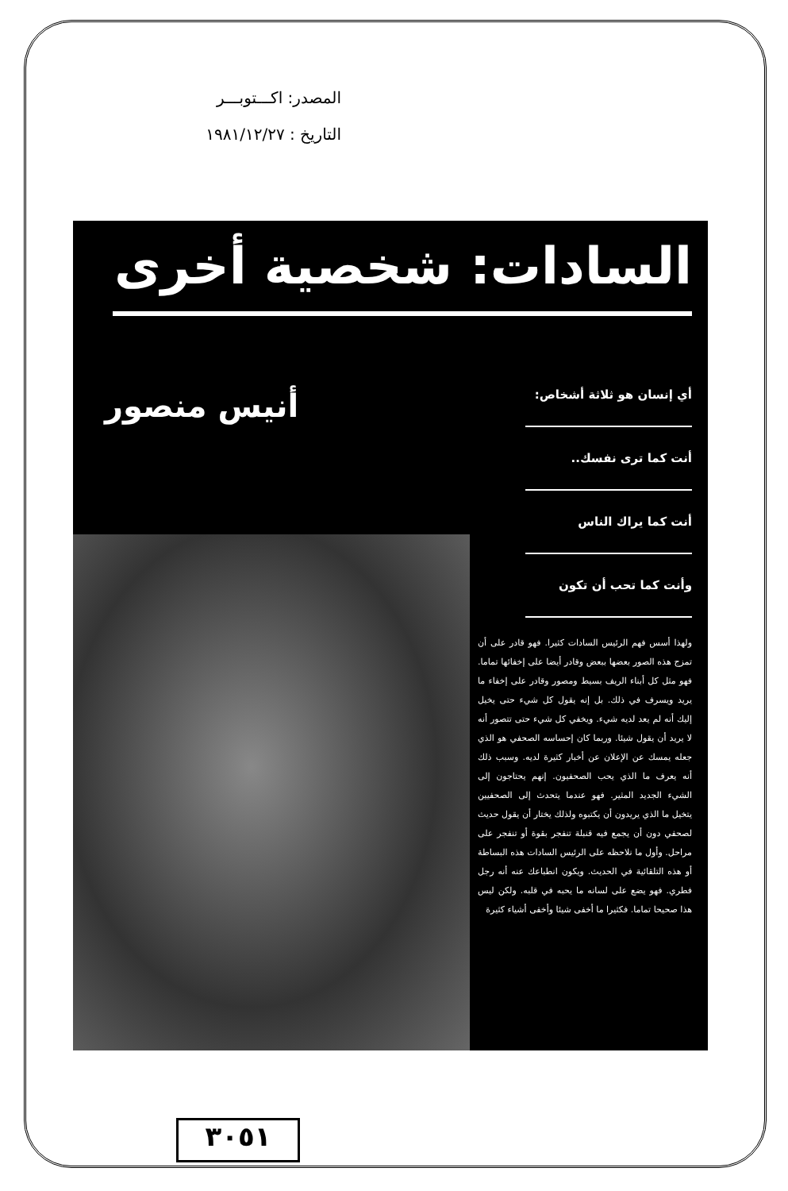المصدر: اكـــتوبـــر
التاريخ : ١٩٨١/١٢/٢٧
السادات: شخصية أخرى
أنيس منصور
أي إنسان هو ثلاثة أشخاص:
أنت كما ترى نفسك..
أنت كما يراك الناس
وأنت كما تحب أن تكون
ولهذا أسس فهم الرئيس السادات كثيرا. فهو قادر على أن تمزج هذه الصور بعضها ببعض وقادر أيضا على إخفائها تماما. فهو مثل كل أبناء الريف بسيط ومصور وقادر على إخفاء ما يريد ويسرف في ذلك. بل إنه يقول كل شيء حتى يخيل إليك أنه لم يعد لديه شيء. ويخفي كل شيء حتى تتصور أنه لا يريد أن يقول شيئا. وربما كان إحساسه الصحفي هو الذي جعله يمسك عن الإعلان عن أخبار كثيرة لديه. وسبب ذلك أنه يعرف ما الذي يحب الصحفيون. إنهم يحتاجون إلى الشيء الجديد المثير. فهو عندما يتحدث إلى الصحفيين يتخيل ما الذي يريدون أن يكتبوه ولذلك يختار أن يقول حديث لصحفي دون أن يجمع فيه قنبلة تنفجر بقوة أو تنفجر على مراحل. وأول ما نلاحظه على الرئيس السادات هذه البساطة أو هذه التلقائية في الحديث. ويكون انطباعك عنه أنه رجل فطري. فهو يضع على لسانه ما يحبه في قلبه. ولكن ليس هذا صحيحا تماما. فكثيرا ما أخفى شيئا وأخفى أشياء كثيرة
٣٠٥١